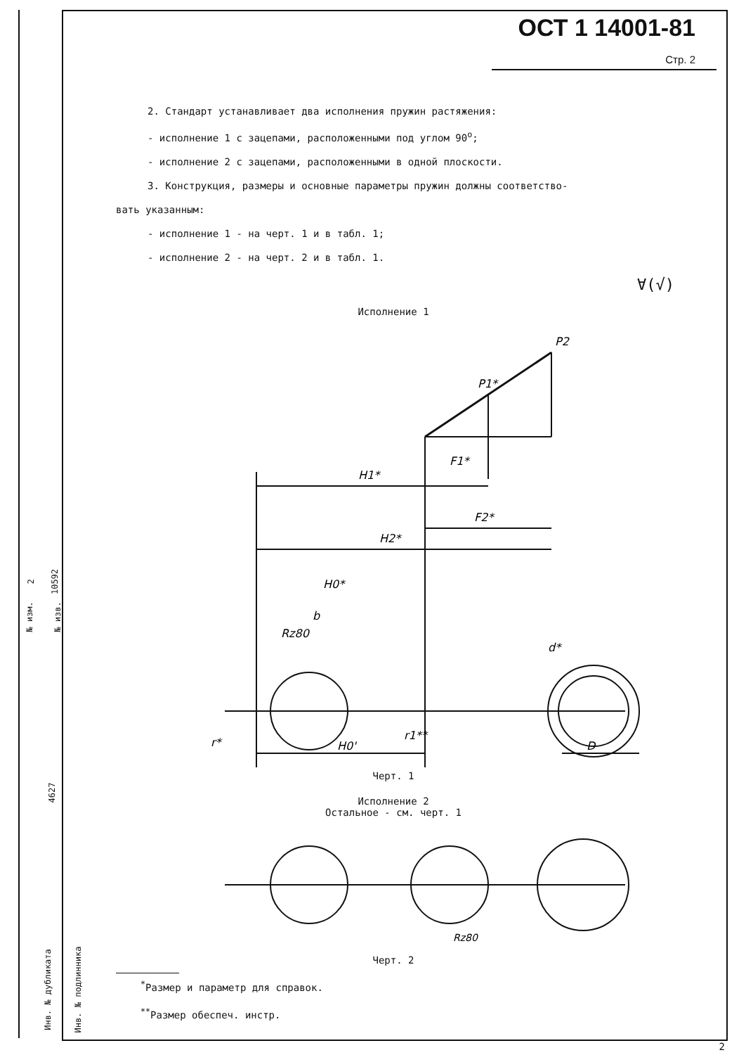№ изм. № изв.
2 10592
4627
Инв. № дубликата Инв. № подлинника
ОСТ 1 14001-81 Стр. 2
2. Стандарт устанавливает два исполнения пружин растяжения:
- исполнение 1 с зацепами, расположенными под углом 90<sup>о</sup>;
- исполнение 2 с зацепами, расположенными в одной плоскости.
3. Конструкция, размеры и основные параметры пружин должны соответство-
вать указанным:
- исполнение 1 - на черт. 1 и в табл. 1;
- исполнение 2 - на черт. 2 и в табл. 1.
∀(√)
Исполнение 1
P2
P1*
F1*
H1*
F2*
H2*
H0*
b
Rz80
d*
r*
r1**
H0'
D
Черт. 1
Исполнение 2
Остальное - см. черт. 1
Rz80
Черт. 2
<sup>*</sup> Размер и параметр для справок.
<sup>**</sup> Размер обеспеч. инстр.
2